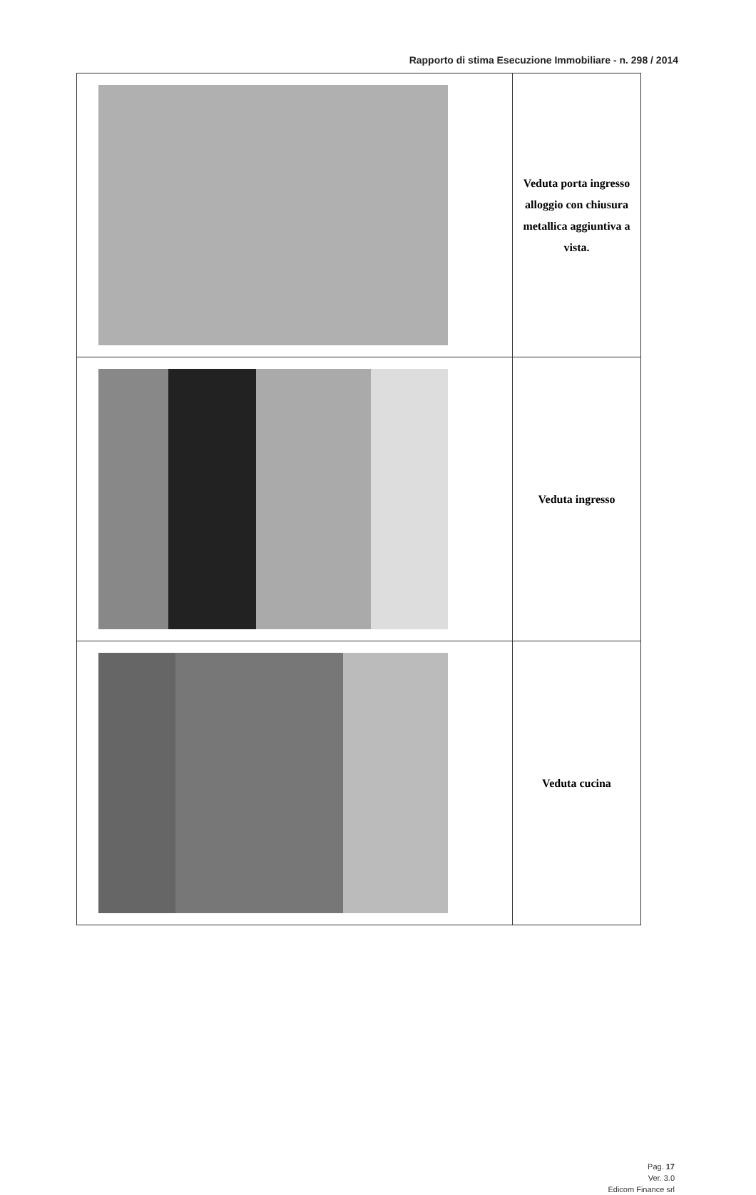Rapporto di stima Esecuzione Immobiliare - n. 298 / 2014
| | Veduta porta ingresso alloggio con chiusura metallica aggiuntiva a vista. |
| | Veduta ingresso |
| | Veduta cucina |
Pag. 17
Ver. 3.0
Edicom Finance srl